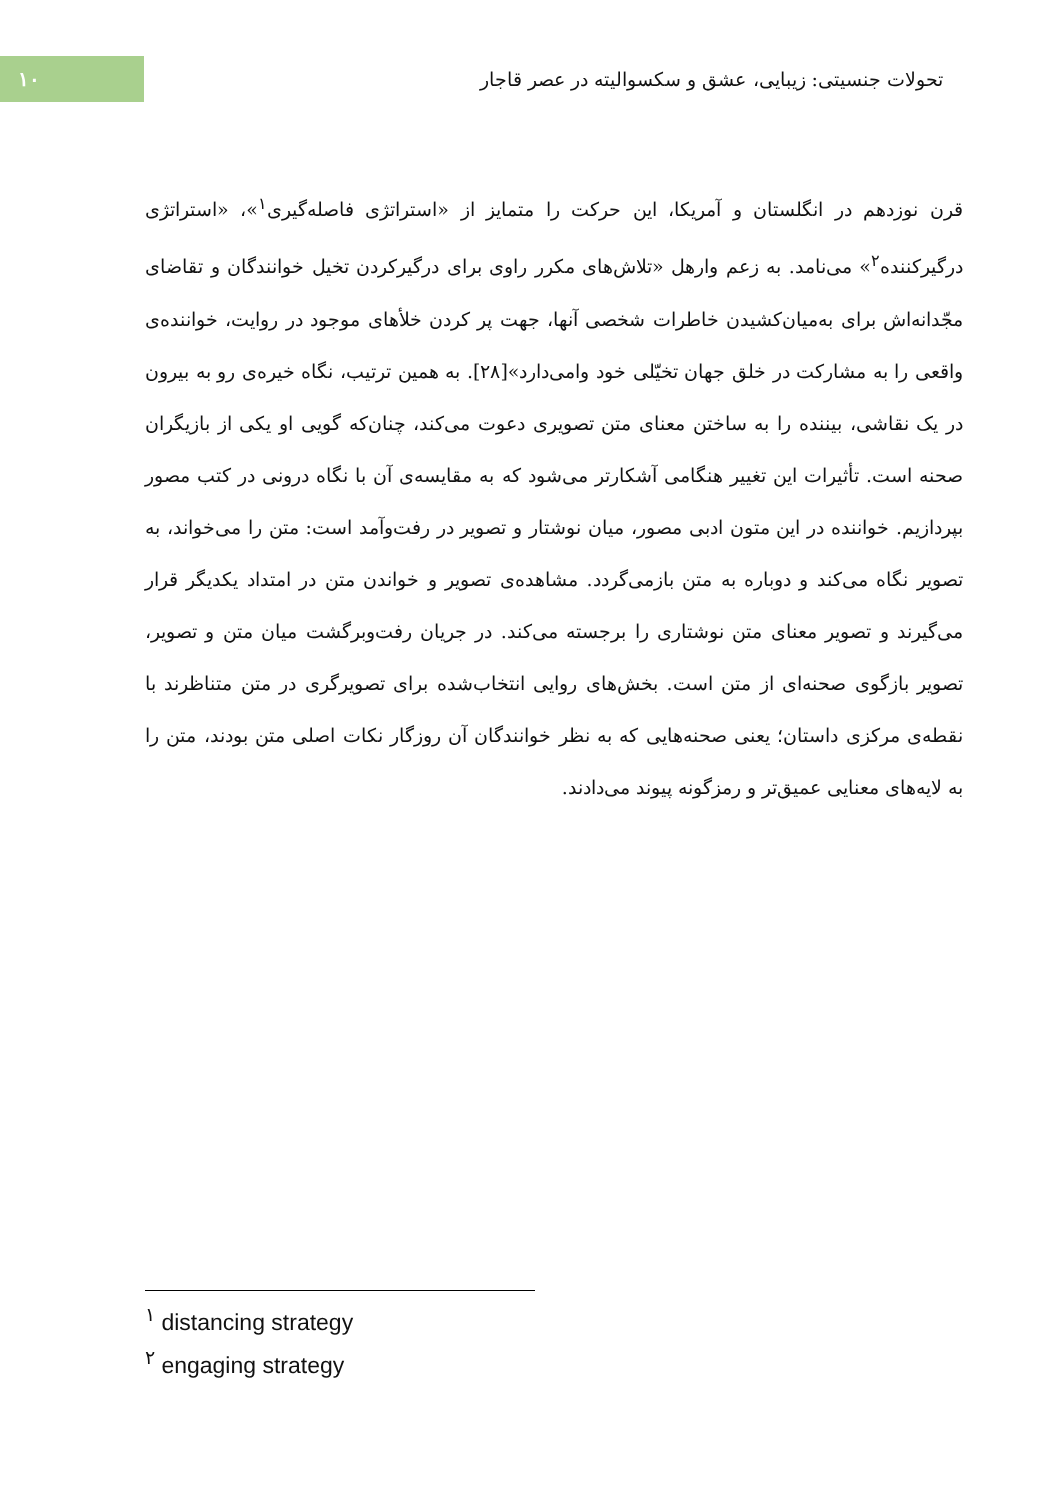۱۰
تحولات جنسیتی: زیبایی، عشق و سکسوالیته در عصر قاجار
قرن نوزدهم در انگلستان و آمریکا، این حرکت را متمایز از «استراتژی فاصله‌گیری<sup>۱</sup>»، «استراتژی درگیرکننده<sup>۲</sup>» می‌نامد. به زعم وارهل «تلاش‌های مکرر راوی برای درگیرکردن تخیل خوانندگان و تقاضای مجّدانه‌اش برای به‌میان‌کشیدن خاطرات شخصی آنها، جهت پر کردن خلأهای موجود در روایت، خواننده‌ی واقعی را به مشارکت در خلق جهان تخیّلی خود وامی‌دارد»[۲۸]. به همین ترتیب، نگاه خیره‌ی رو به بیرون در یک نقاشی، بیننده را به ساختن معنای متن تصویری دعوت می‌کند، چنان‌که گویی او یکی از بازیگران صحنه است. تأثیرات این تغییر هنگامی آشکارتر می‌شود که به مقایسه‌ی آن با نگاه درونی در کتب مصور بپردازیم. خواننده در این متون ادبی مصور، میان نوشتار و تصویر در رفت‌وآمد است: متن را می‌خواند، به تصویر نگاه می‌کند و دوباره به متن بازمی‌گردد. مشاهده‌ی تصویر و خواندن متن در امتداد یکدیگر قرار می‌گیرند و تصویر معنای متن نوشتاری را برجسته می‌کند. در جریان رفت‌وبرگشت میان متن و تصویر، تصویر بازگوی صحنه‌ای از متن است. بخش‌های روایی انتخاب‌شده برای تصویرگری در متن متناظرند با نقطه‌ی مرکزی داستان؛ یعنی صحنه‌هایی که به نظر خوانندگان آن روزگار نکات اصلی متن بودند، متن را به لایه‌های معنایی عمیق‌تر و رمزگونه پیوند می‌دادند.
<sup>۱</sup> distancing strategy
<sup>۲</sup> engaging strategy